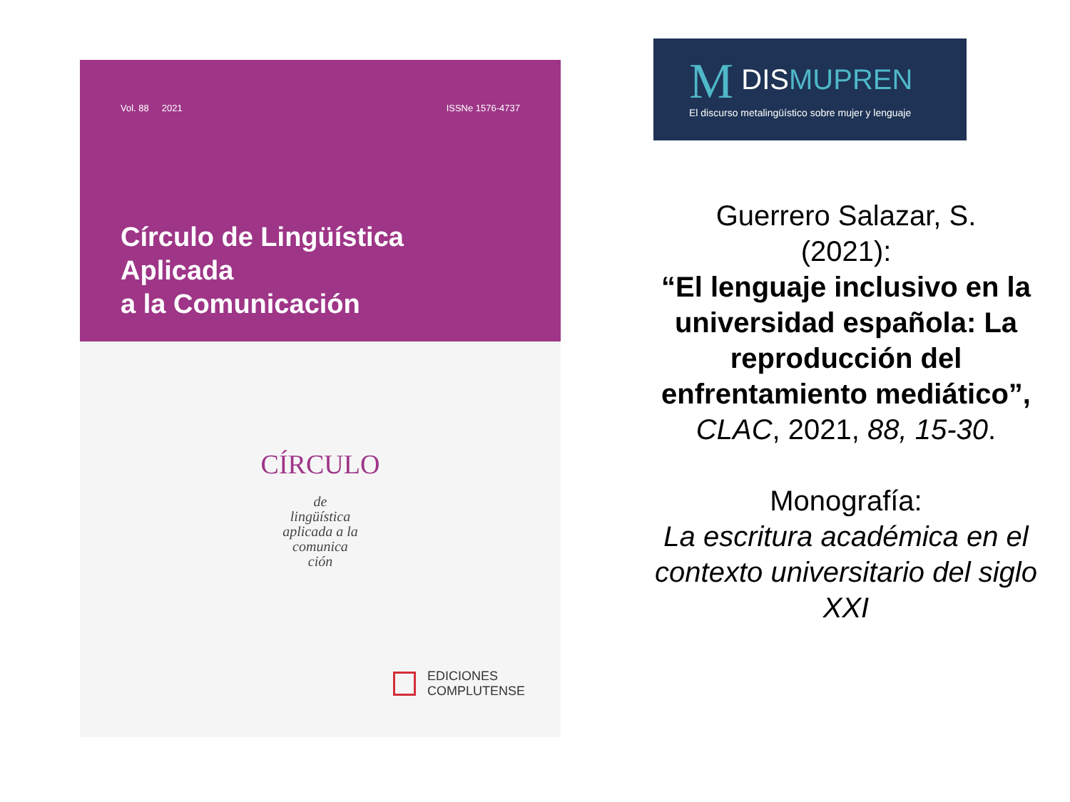Vol. 88 2021 ISSNe 1576-4737
Círculo de Lingüística Aplicada
a la Comunicación
CÍRCULO
de
lingüística
aplicada a la
comunica
ción
EDICIONES
COMPLUTENSE
M DISMUPREN
El discurso metalingüístico sobre mujer y lenguaje
Guerrero Salazar, S.
(2021):
“El lenguaje inclusivo en la universidad española: La reproducción del enfrentamiento mediático”,
CLAC, 2021, 88, 15-30.
Monografía:
La escritura académica en el contexto universitario del siglo XXI